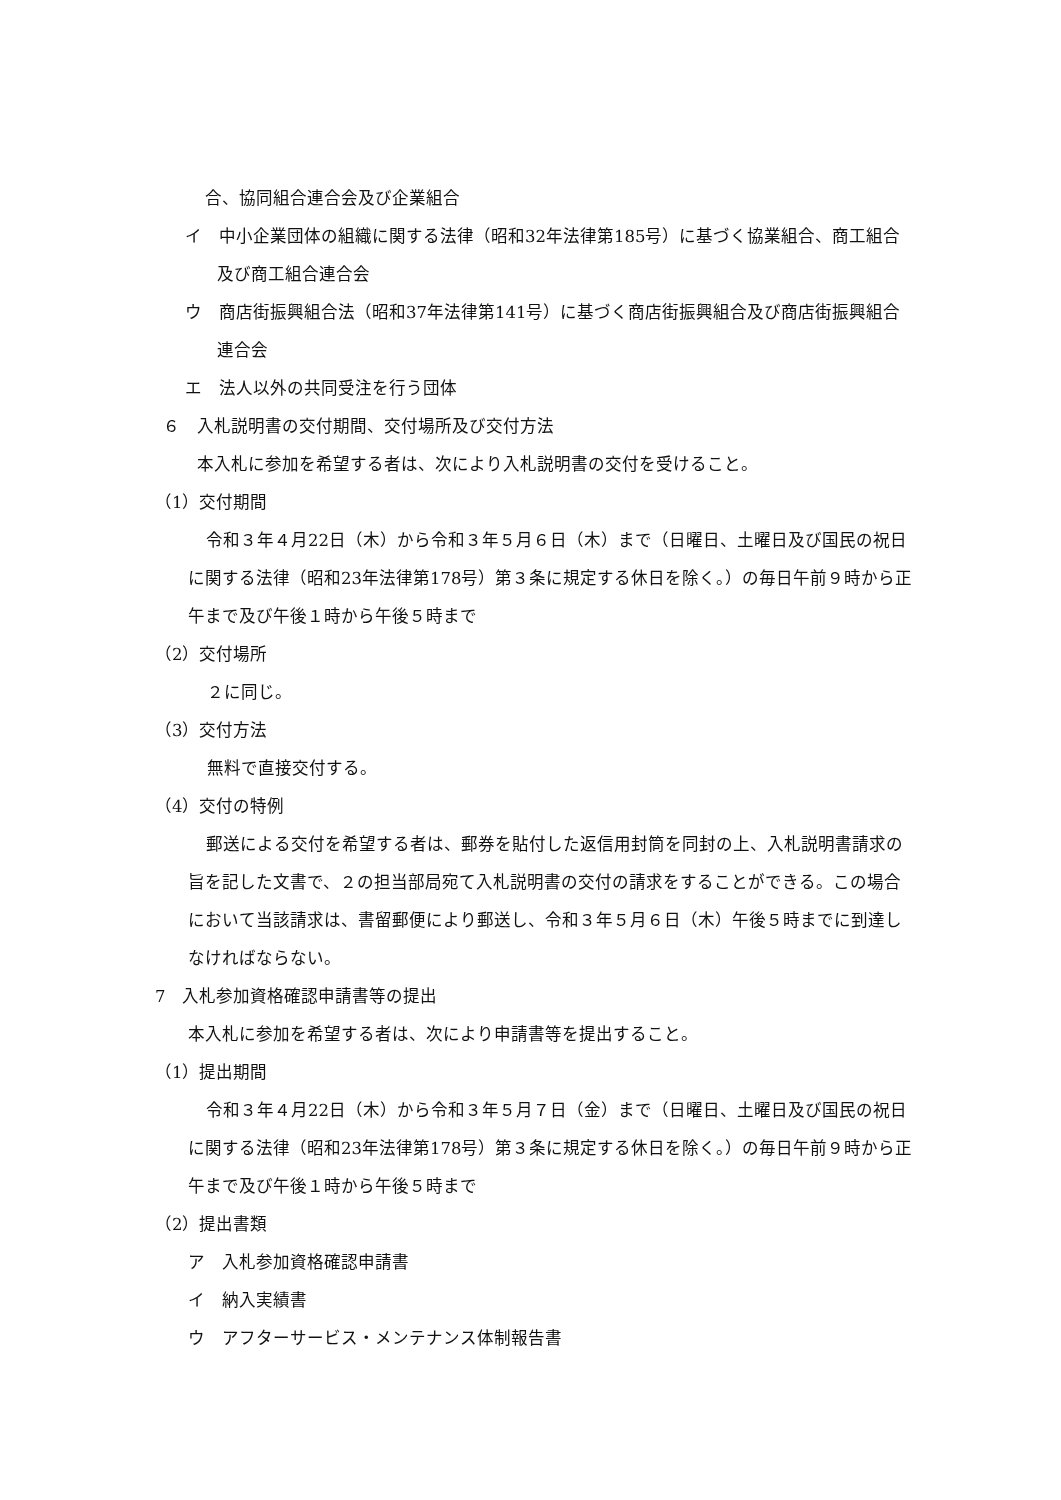合、協同組合連合会及び企業組合
イ　中小企業団体の組織に関する法律（昭和32年法律第185号）に基づく協業組合、商工組合及び商工組合連合会
ウ　商店街振興組合法（昭和37年法律第141号）に基づく商店街振興組合及び商店街振興組合連合会
エ　法人以外の共同受注を行う団体
６　入札説明書の交付期間、交付場所及び交付方法
本入札に参加を希望する者は、次により入札説明書の交付を受けること。
（1）交付期間
令和３年４月22日（木）から令和３年５月６日（木）まで（日曜日、土曜日及び国民の祝日に関する法律（昭和23年法律第178号）第３条に規定する休日を除く。）の毎日午前９時から正午まで及び午後１時から午後５時まで
（2）交付場所
２に同じ。
（3）交付方法
無料で直接交付する。
（4）交付の特例
郵送による交付を希望する者は、郵券を貼付した返信用封筒を同封の上、入札説明書請求の旨を記した文書で、２の担当部局宛て入札説明書の交付の請求をすることができる。この場合において当該請求は、書留郵便により郵送し、令和３年５月６日（木）午後５時までに到達しなければならない。
7　入札参加資格確認申請書等の提出
本入札に参加を希望する者は、次により申請書等を提出すること。
（1）提出期間
令和３年４月22日（木）から令和３年５月７日（金）まで（日曜日、土曜日及び国民の祝日に関する法律（昭和23年法律第178号）第３条に規定する休日を除く。）の毎日午前９時から正午まで及び午後１時から午後５時まで
（2）提出書類
ア　入札参加資格確認申請書
イ　納入実績書
ウ　アフターサービス・メンテナンス体制報告書